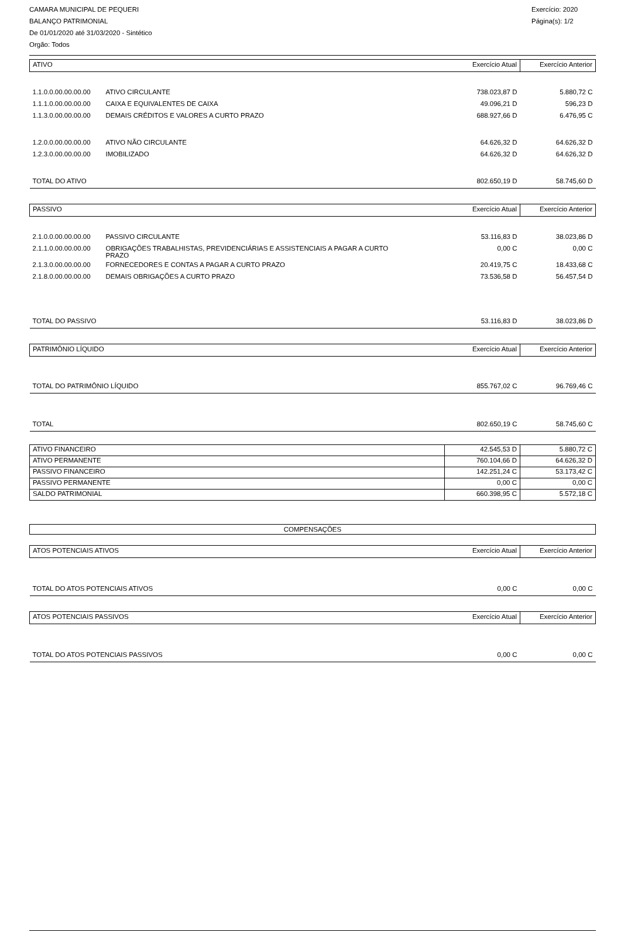CAMARA MUNICIPAL DE PEQUERI
BALANÇO PATRIMONIAL
De 01/01/2020 até 31/03/2020 - Sintético
Orgão: Todos
Exercício: 2020
Página(s): 1/2
| ATIVO | | Exercício Atual | Exercício Anterior |
| 1.1.0.0.00.00.00.00 | ATIVO CIRCULANTE | 738.023,87 D | 5.880,72 C |
| 1.1.1.0.00.00.00.00 | CAIXA E EQUIVALENTES DE CAIXA | 49.096,21 D | 596,23 D |
| 1.1.3.0.00.00.00.00 | DEMAIS CRÉDITOS E VALORES A CURTO PRAZO | 688.927,66 D | 6.476,95 C |
| 1.2.0.0.00.00.00.00 | ATIVO NÃO CIRCULANTE | 64.626,32 D | 64.626,32 D |
| 1.2.3.0.00.00.00.00 | IMOBILIZADO | 64.626,32 D | 64.626,32 D |
| TOTAL DO ATIVO | | 802.650,19 D | 58.745,60 D |
| PASSIVO | | Exercício Atual | Exercício Anterior |
| 2.1.0.0.00.00.00.00 | PASSIVO CIRCULANTE | 53.116,83 D | 38.023,86 D |
| 2.1.1.0.00.00.00.00 | OBRIGAÇÕES TRABALHISTAS, PREVIDENCIÁRIAS E ASSISTENCIAIS A PAGAR A CURTO PRAZO | 0,00 C | 0,00 C |
| 2.1.3.0.00.00.00.00 | FORNECEDORES E CONTAS A PAGAR A CURTO PRAZO | 20.419,75 C | 18.433,68 C |
| 2.1.8.0.00.00.00.00 | DEMAIS OBRIGAÇÕES A CURTO PRAZO | 73.536,58 D | 56.457,54 D |
| TOTAL DO PASSIVO | | 53.116,83 D | 38.023,86 D |
| PATRIMÔNIO LÍQUIDO | | Exercício Atual | Exercício Anterior |
| TOTAL DO PATRIMÔNIO LÍQUIDO | | 855.767,02 C | 96.769,46 C |
| TOTAL | | 802.650,19 C | 58.745,60 C |
| ATIVO FINANCEIRO | 42.545,53 D | 5.880,72 C |
| ATIVO PERMANENTE | 760.104,66 D | 64.626,32 D |
| PASSIVO FINANCEIRO | 142.251,24 C | 53.173,42 C |
| PASSIVO PERMANENTE | 0,00 C | 0,00 C |
| SALDO PATRIMONIAL | 660.398,95 C | 5.572,18 C |
COMPENSAÇÕES
| ATOS POTENCIAIS ATIVOS | Exercício Atual | Exercício Anterior |
| TOTAL DO ATOS POTENCIAIS ATIVOS | 0,00 C | 0,00 C |
| ATOS POTENCIAIS PASSIVOS | Exercício Atual | Exercício Anterior |
| TOTAL DO ATOS POTENCIAIS PASSIVOS | 0,00 C | 0,00 C |